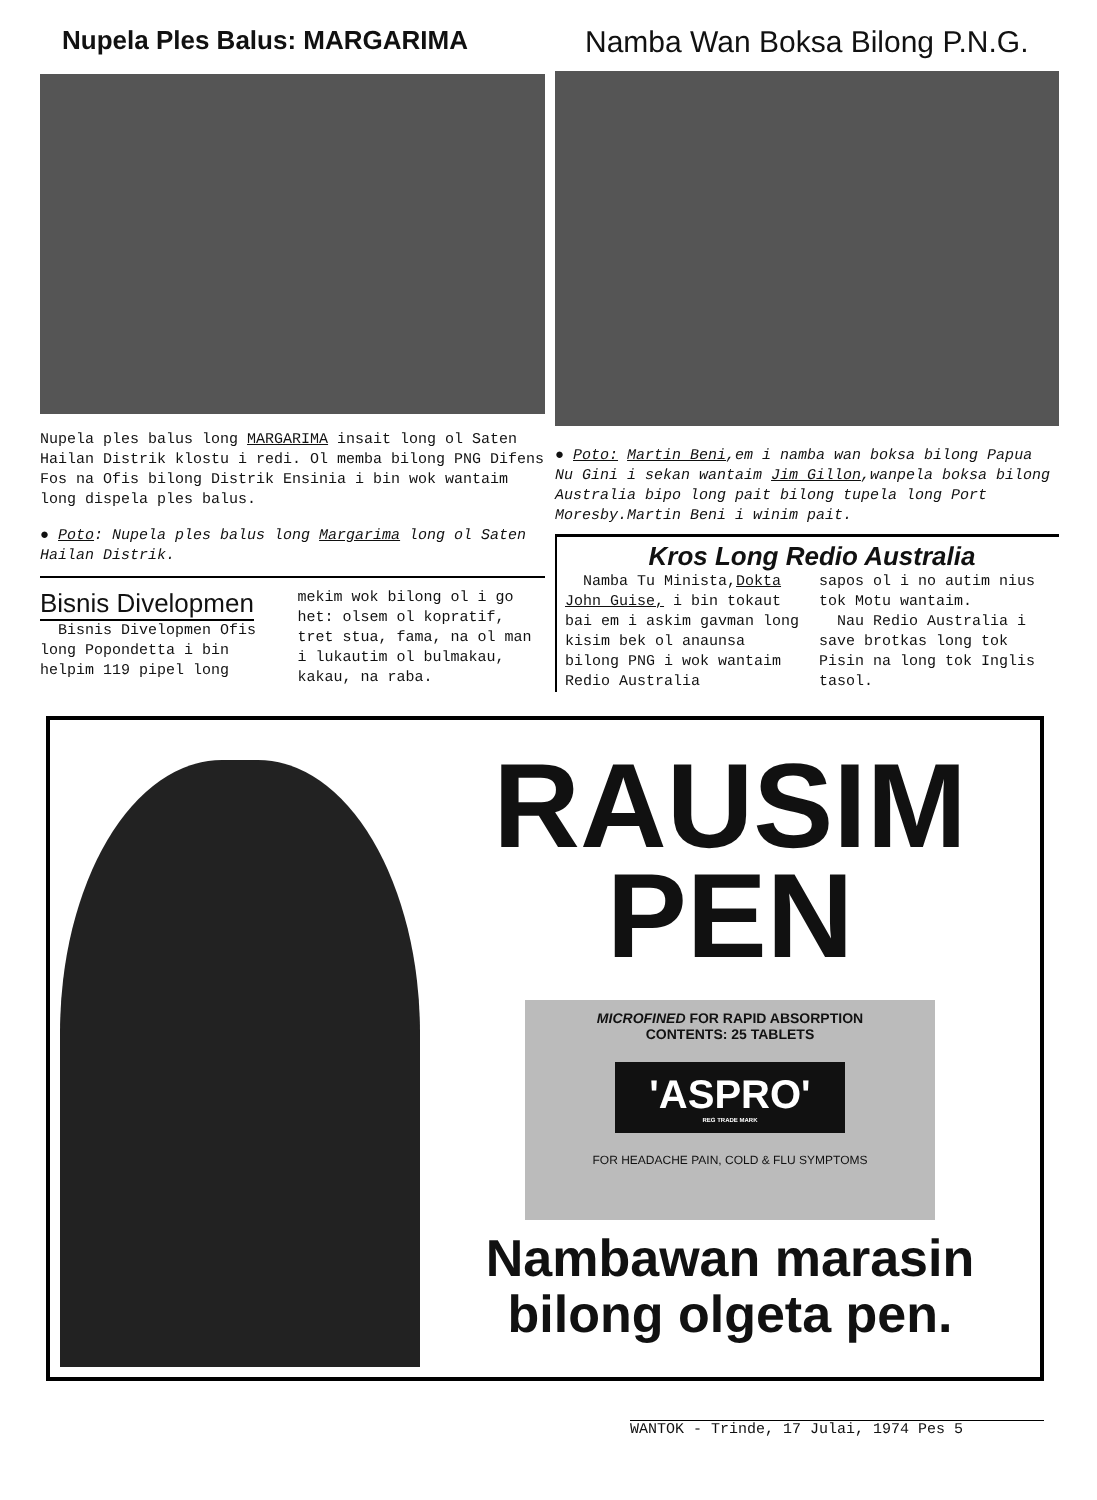Nupela Ples Balus: MARGARIMA
Nupela ples balus long MARGARIMA insait long ol Saten Hailan Distrik klostu i redi. Ol memba bilong PNG Difens Fos na Ofis bilong Distrik Ensinia i bin wok wantaim long dispela ples balus.
● Poto: Nupela ples balus long Margarima long ol Saten Hailan Distrik.
Bisnis Divelopmen
Bisnis Divelopmen Ofis long Popondetta i bin helpim 119 pipel long
mekim wok bilong ol i go het: olsem ol kopratif, tret stua, fama, na ol man i lukautim ol bulmakau, kakau, na raba.
Namba Wan Boksa Bilong P.N.G.
● Poto: Martin Beni,em i namba wan boksa bilong Papua Nu Gini i sekan wantaim Jim Gillon,wanpela boksa bilong Australia bipo long pait bilong tupela long Port Moresby.Martin Beni i winim pait.
Kros Long Redio Australia
Namba Tu Minista,Dokta John Guise, i bin tokaut bai em i askim gavman long kisim bek ol anaunsa bilong PNG i wok wantaim Redio Australia
sapos ol i no autim nius tok Motu wantaim.
Nau Redio Australia i save brotkas long tok Pisin na long tok Inglis tasol.
RAUSIM
PEN
MICROFINED FOR RAPID ABSORPTION
CONTENTS: 25 TABLETS
'ASPRO'
REG TRADE MARK
FOR HEADACHE PAIN, COLD & FLU SYMPTOMS
Nambawan marasin
bilong olgeta pen.
WANTOK - Trinde, 17 Julai, 1974 Pes 5